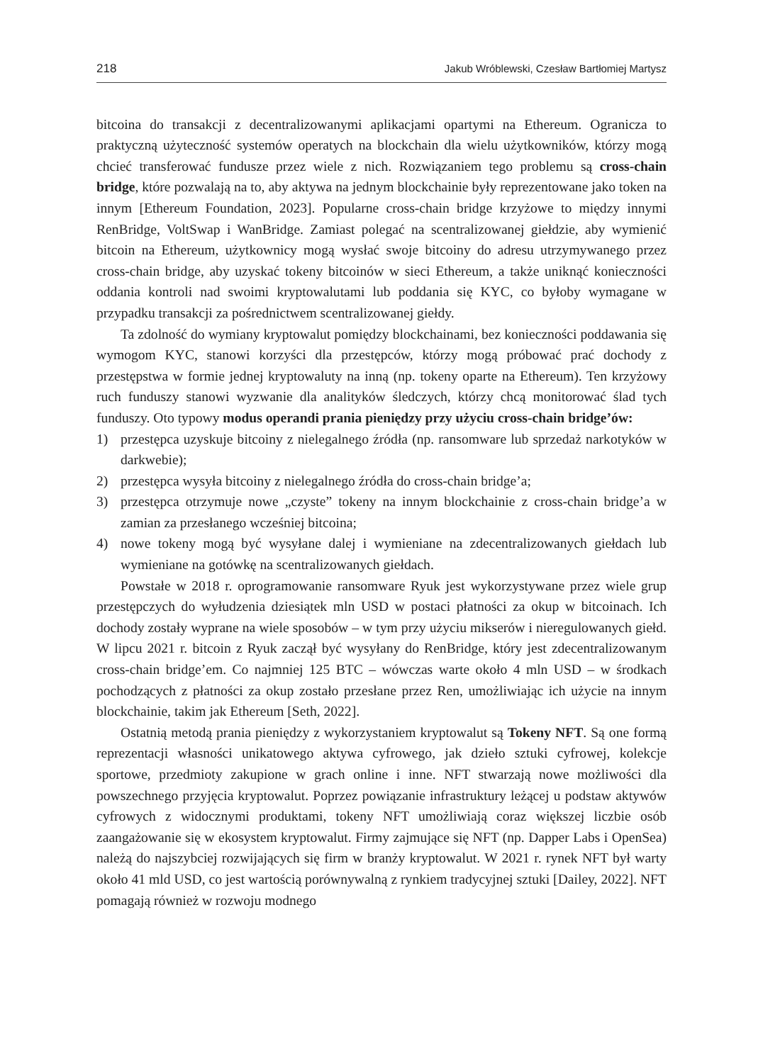218 Jakub Wróblewski, Czesław Bartłomiej Martysz
bitcoina do transakcji z decentralizowanymi aplikacjami opartymi na Ethereum. Ogranicza to praktyczną użyteczność systemów operatych na blockchain dla wielu użytkowników, którzy mogą chcieć transferować fundusze przez wiele z nich. Rozwiązaniem tego problemu są cross-chain bridge, które pozwalają na to, aby aktywa na jednym blockchainie były reprezentowane jako token na innym [Ethereum Foundation, 2023]. Popularne cross-chain bridge krzyżowe to między innymi RenBridge, VoltSwap i WanBridge. Zamiast polegać na scentralizowanej giełdzie, aby wymienić bitcoin na Ethereum, użytkownicy mogą wysłać swoje bitcoiny do adresu utrzymywanego przez cross-chain bridge, aby uzyskać tokeny bitcoinów w sieci Ethereum, a także uniknąć konieczności oddania kontroli nad swoimi kryptowalutami lub poddania się KYC, co byłoby wymagane w przypadku transakcji za pośrednictwem scentralizowanej giełdy.
Ta zdolność do wymiany kryptowalut pomiędzy blockchainami, bez konieczności poddawania się wymogom KYC, stanowi korzyści dla przestępców, którzy mogą próbować prać dochody z przestępstwa w formie jednej kryptowaluty na inną (np. tokeny oparte na Ethereum). Ten krzyżowy ruch funduszy stanowi wyzwanie dla analityków śledczych, którzy chcą monitorować ślad tych funduszy. Oto typowy modus operandi prania pieniędzy przy użyciu cross-chain bridge’ów:
1) przestępca uzyskuje bitcoiny z nielegalnego źródła (np. ransomware lub sprzedaż narkotyków w darkwebie);
2) przestępca wysyła bitcoiny z nielegalnego źródła do cross-chain bridge’a;
3) przestępca otrzymuje nowe „czyste” tokeny na innym blockchainie z cross-chain bridge’a w zamian za przesłanego wcześniej bitcoina;
4) nowe tokeny mogą być wysyłane dalej i wymieniane na zdecentralizowanych giełdach lub wymieniane na gotówkę na scentralizowanych giełdach.
Powstałe w 2018 r. oprogramowanie ransomware Ryuk jest wykorzystywane przez wiele grup przestępczych do wyłudzenia dziesiątek mln USD w postaci płatności za okup w bitcoinach. Ich dochody zostały wyprane na wiele sposobów – w tym przy użyciu mikserów i nieregulowanych giełd. W lipcu 2021 r. bitcoin z Ryuk zaczął być wysyłany do RenBridge, który jest zdecentralizowanym cross-chain bridge’em. Co najmniej 125 BTC – wówczas warte około 4 mln USD – w środkach pochodzących z płatności za okup zostało przesłane przez Ren, umożliwiając ich użycie na innym blockchainie, takim jak Ethereum [Seth, 2022].
Ostatnią metodą prania pieniędzy z wykorzystaniem kryptowalut są Tokeny NFT. Są one formą reprezentacji własności unikatowego aktywa cyfrowego, jak dzieło sztuki cyfrowej, kolekcje sportowe, przedmioty zakupione w grach online i inne. NFT stwarzają nowe możliwości dla powszechnego przyjęcia kryptowalut. Poprzez powiązanie infrastruktury leżącej u podstaw aktywów cyfrowych z widocznymi produktami, tokeny NFT umożliwiają coraz większej liczbie osób zaangażowanie się w ekosystem kryptowalut. Firmy zajmujące się NFT (np. Dapper Labs i OpenSea) należą do najszybciej rozwijających się firm w branży kryptowalut. W 2021 r. rynek NFT był warty około 41 mld USD, co jest wartością porównywalną z rynkiem tradycyjnej sztuki [Dailey, 2022]. NFT pomagają również w rozwoju modnego